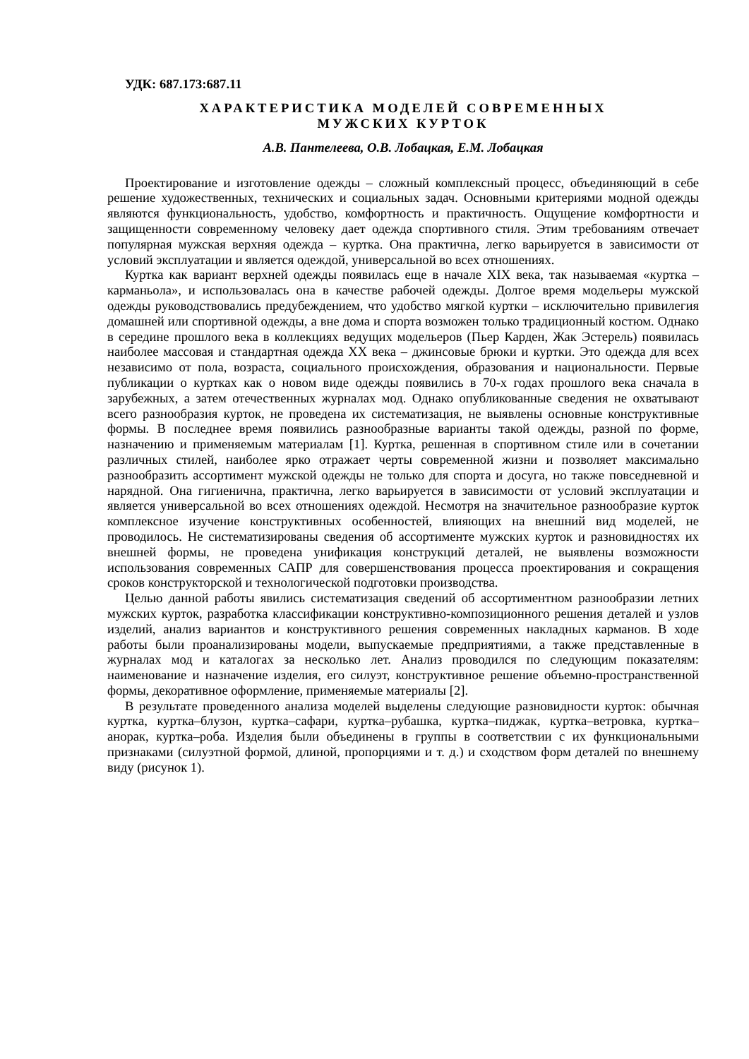УДК: 687.173:687.11
ХАРАКТЕРИСТИКА МОДЕЛЕЙ СОВРЕМЕННЫХ
МУЖСКИХ КУРТОК
А.В. Пантелеева, О.В. Лобацкая, Е.М. Лобацкая
Проектирование и изготовление одежды – сложный комплексный процесс, объединяющий в себе решение художественных, технических и социальных задач. Основными критериями модной одежды являются функциональность, удобство, комфортность и практичность. Ощущение комфортности и защищенности современному человеку дает одежда спортивного стиля. Этим требованиям отвечает популярная мужская верхняя одежда – куртка. Она практична, легко варьируется в зависимости от условий эксплуатации и является одеждой, универсальной во всех отношениях.
Куртка как вариант верхней одежды появилась еще в начале XIX века, так называемая «куртка – карманьола», и использовалась она в качестве рабочей одежды. Долгое время модельеры мужской одежды руководствовались предубеждением, что удобство мягкой куртки – исключительно привилегия домашней или спортивной одежды, а вне дома и спорта возможен только традиционный костюм. Однако в середине прошлого века в коллекциях ведущих модельеров (Пьер Карден, Жак Эстерель) появилась наиболее массовая и стандартная одежда XX века – джинсовые брюки и куртки. Это одежда для всех независимо от пола, возраста, социального происхождения, образования и национальности. Первые публикации о куртках как о новом виде одежды появились в 70-х годах прошлого века сначала в зарубежных, а затем отечественных журналах мод. Однако опубликованные сведения не охватывают всего разнообразия курток, не проведена их систематизация, не выявлены основные конструктивные формы. В последнее время появились разнообразные варианты такой одежды, разной по форме, назначению и применяемым материалам [1]. Куртка, решенная в спортивном стиле или в сочетании различных стилей, наиболее ярко отражает черты современной жизни и позволяет максимально разнообразить ассортимент мужской одежды не только для спорта и досуга, но также повседневной и нарядной. Она гигиенична, практична, легко варьируется в зависимости от условий эксплуатации и является универсальной во всех отношениях одеждой. Несмотря на значительное разнообразие курток комплексное изучение конструктивных особенностей, влияющих на внешний вид моделей, не проводилось. Не систематизированы сведения об ассортименте мужских курток и разновидностях их внешней формы, не проведена унификация конструкций деталей, не выявлены возможности использования современных САПР для совершенствования процесса проектирования и сокращения сроков конструкторской и технологической подготовки производства.
Целью данной работы явились систематизация сведений об ассортиментном разнообразии летних мужских курток, разработка классификации конструктивно-композиционного решения деталей и узлов изделий, анализ вариантов и конструктивного решения современных накладных карманов. В ходе работы были проанализированы модели, выпускаемые предприятиями, а также представленные в журналах мод и каталогах за несколько лет. Анализ проводился по следующим показателям: наименование и назначение изделия, его силуэт, конструктивное решение объемно-пространственной формы, декоративное оформление, применяемые материалы [2].
В результате проведенного анализа моделей выделены следующие разновидности курток: обычная куртка, куртка–блузон, куртка–сафари, куртка–рубашка, куртка–пиджак, куртка–ветровка, куртка–анорак, куртка–роба. Изделия были объединены в группы в соответствии с их функциональными признаками (силуэтной формой, длиной, пропорциями и т. д.) и сходством форм деталей по внешнему виду (рисунок 1).